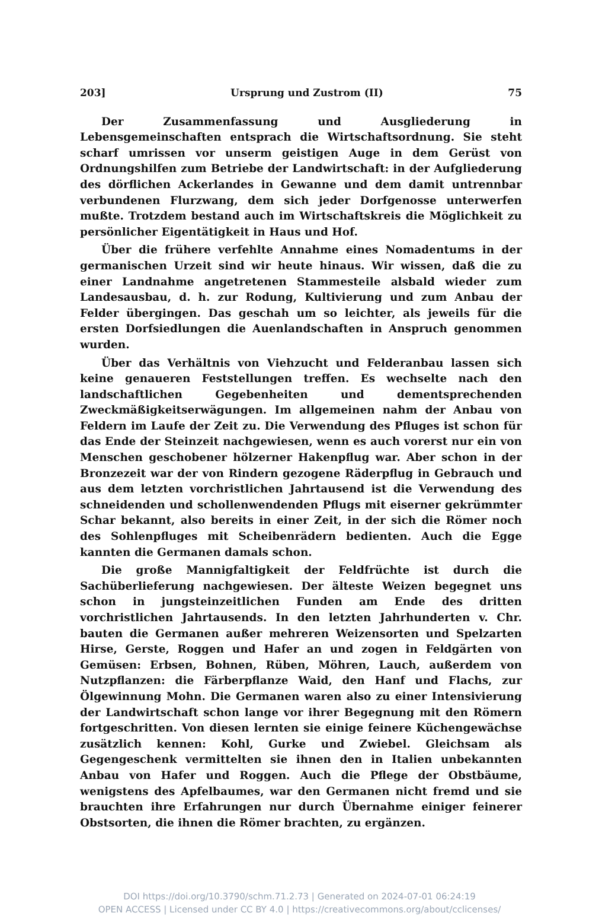203] Ursprung und Zustrom (II) 75
Der Zusammenfassung und Ausgliederung in Lebensgemeinschaften entsprach die Wirtschaftsordnung. Sie steht scharf umrissen vor unserm geistigen Auge in dem Gerüst von Ordnungshilfen zum Betriebe der Landwirtschaft: in der Aufgliederung des dörflichen Ackerlandes in Gewanne und dem damit untrennbar verbundenen Flurzwang, dem sich jeder Dorfgenosse unterwerfen mußte. Trotzdem bestand auch im Wirtschaftskreis die Möglichkeit zu persönlicher Eigentätigkeit in Haus und Hof.
Über die frühere verfehlte Annahme eines Nomadentums in der germanischen Urzeit sind wir heute hinaus. Wir wissen, daß die zu einer Landnahme angetretenen Stammesteile alsbald wieder zum Landesausbau, d. h. zur Rodung, Kultivierung und zum Anbau der Felder übergingen. Das geschah um so leichter, als jeweils für die ersten Dorfsiedlungen die Auenlandschaften in Anspruch genommen wurden.
Über das Verhältnis von Viehzucht und Felderanbau lassen sich keine genaueren Feststellungen treffen. Es wechselte nach den landschaftlichen Gegebenheiten und dementsprechenden Zweckmäßigkeitserwägungen. Im allgemeinen nahm der Anbau von Feldern im Laufe der Zeit zu. Die Verwendung des Pfluges ist schon für das Ende der Steinzeit nachgewiesen, wenn es auch vorerst nur ein von Menschen geschobener hölzerner Hakenpflug war. Aber schon in der Bronzezeit war der von Rindern gezogene Räderpflug in Gebrauch und aus dem letzten vorchristlichen Jahrtausend ist die Verwendung des schneidenden und schollenwendenden Pflugs mit eiserner gekrümmter Schar bekannt, also bereits in einer Zeit, in der sich die Römer noch des Sohlenpfluges mit Scheibenrädern bedienten. Auch die Egge kannten die Germanen damals schon.
Die große Mannigfaltigkeit der Feldfrüchte ist durch die Sachüberlieferung nachgewiesen. Der älteste Weizen begegnet uns schon in jungsteinzeitlichen Funden am Ende des dritten vorchristlichen Jahrtausends. In den letzten Jahrhunderten v. Chr. bauten die Germanen außer mehreren Weizensorten und Spelzarten Hirse, Gerste, Roggen und Hafer an und zogen in Feldgärten von Gemüsen: Erbsen, Bohnen, Rüben, Möhren, Lauch, außerdem von Nutzpflanzen: die Färberpflanze Waid, den Hanf und Flachs, zur Ölgewinnung Mohn. Die Germanen waren also zu einer Intensivierung der Landwirtschaft schon lange vor ihrer Begegnung mit den Römern fortgeschritten. Von diesen lernten sie einige feinere Küchengewächse zusätzlich kennen: Kohl, Gurke und Zwiebel. Gleichsam als Gegengeschenk vermittelten sie ihnen den in Italien unbekannten Anbau von Hafer und Roggen. Auch die Pflege der Obstbäume, wenigstens des Apfelbaumes, war den Germanen nicht fremd und sie brauchten ihre Erfahrungen nur durch Übernahme einiger feinerer Obstsorten, die ihnen die Römer brachten, zu ergänzen.
DOI https://doi.org/10.3790/schm.71.2.73 | Generated on 2024-07-01 06:24:19
OPEN ACCESS | Licensed under CC BY 4.0 | https://creativecommons.org/about/cclicenses/